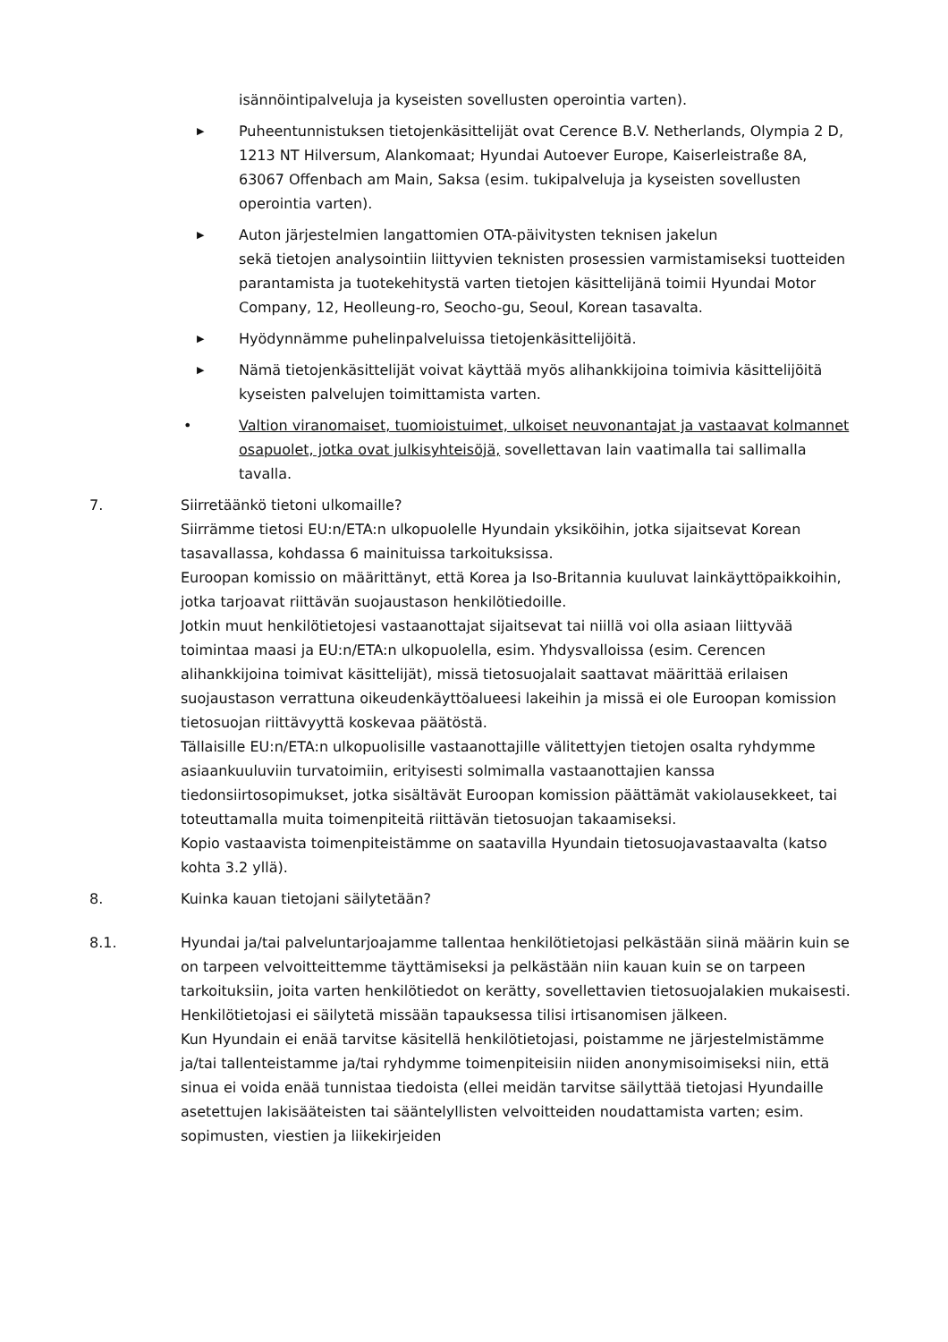isännöintipalveluja ja kyseisten sovellusten operointia varten).
▶
Puheentunnistuksen tietojenkäsittelijät ovat Cerence B.V. Netherlands, Olympia 2 D, 1213 NT Hilversum, Alankomaat; Hyundai Autoever Europe, Kaiserleistraße 8A, 63067 Offenbach am Main, Saksa (esim. tukipalveluja ja kyseisten sovellusten operointia varten).
▶
Auton järjestelmien langattomien OTA-päivitysten teknisen jakelun
sekä tietojen analysointiin liittyvien teknisten prosessien varmistamiseksi tuotteiden parantamista ja tuotekehitystä varten tietojen käsittelijänä toimii Hyundai Motor Company, 12, Heolleung-ro, Seocho-gu, Seoul, Korean tasavalta.
▶
Hyödynnämme puhelinpalveluissa tietojenkäsittelijöitä.
▶
Nämä tietojenkäsittelijät voivat käyttää myös alihankkijoina toimivia käsittelijöitä kyseisten palvelujen toimittamista varten.
• Valtion viranomaiset, tuomioistuimet, ulkoiset neuvonantajat ja vastaavat kolmannet osapuolet, jotka ovat julkisyhteisöjä, sovellettavan lain vaatimalla tai sallimalla tavalla.
7. Siirretäänkö tietoni ulkomaille?
Siirrämme tietosi EU:n/ETA:n ulkopuolelle Hyundain yksiköihin, jotka sijaitsevat Korean tasavallassa, kohdassa 6 mainituissa tarkoituksissa.
Euroopan komissio on määrittänyt, että Korea ja Iso-Britannia kuuluvat lainkäyttöpaikkoihin, jotka tarjoavat riittävän suojaustason henkilötiedoille.
Jotkin muut henkilötietojesi vastaanottajat sijaitsevat tai niillä voi olla asiaan liittyvää toimintaa maasi ja EU:n/ETA:n ulkopuolella, esim. Yhdysvalloissa (esim. Cerencen alihankkijoina toimivat käsittelijät), missä tietosuojalait saattavat määrittää erilaisen suojaustason verrattuna oikeudenkäyttöalueesi lakeihin ja missä ei ole Euroopan komission tietosuojan riittävyyttä koskevaa päätöstä.
Tällaisille EU:n/ETA:n ulkopuolisille vastaanottajille välitettyjen tietojen osalta ryhdymme asiaankuuluviin turvatoimiin, erityisesti solmimalla vastaanottajien kanssa tiedonsiirtosopimukset, jotka sisältävät Euroopan komission päättämät vakiolausekkeet, tai toteuttamalla muita toimenpiteitä riittävän tietosuojan takaamiseksi.
Kopio vastaavista toimenpiteistämme on saatavilla Hyundain tietosuojavastaavalta (katso kohta 3.2 yllä).
8. Kuinka kauan tietojani säilytetään?
8.1. Hyundai ja/tai palveluntarjoajamme tallentaa henkilötietojasi pelkästään siinä määrin kuin se on tarpeen velvoitteittemme täyttämiseksi ja pelkästään niin kauan kuin se on tarpeen tarkoituksiin, joita varten henkilötiedot on kerätty, sovellettavien tietosuojalakien mukaisesti.
Henkilötietojasi ei säilytetä missään tapauksessa tilisi irtisanomisen jälkeen.
Kun Hyundain ei enää tarvitse käsitellä henkilötietojasi, poistamme ne järjestelmistämme ja/tai tallenteistamme ja/tai ryhdymme toimenpiteisiin niiden anonymisoimiseksi niin, että sinua ei voida enää tunnistaa tiedoista (ellei meidän tarvitse säilyttää tietojasi Hyundaille asetettujen lakisääteisten tai sääntelyllisten velvoitteiden noudattamista varten; esim. sopimusten, viestien ja liikekirjeiden